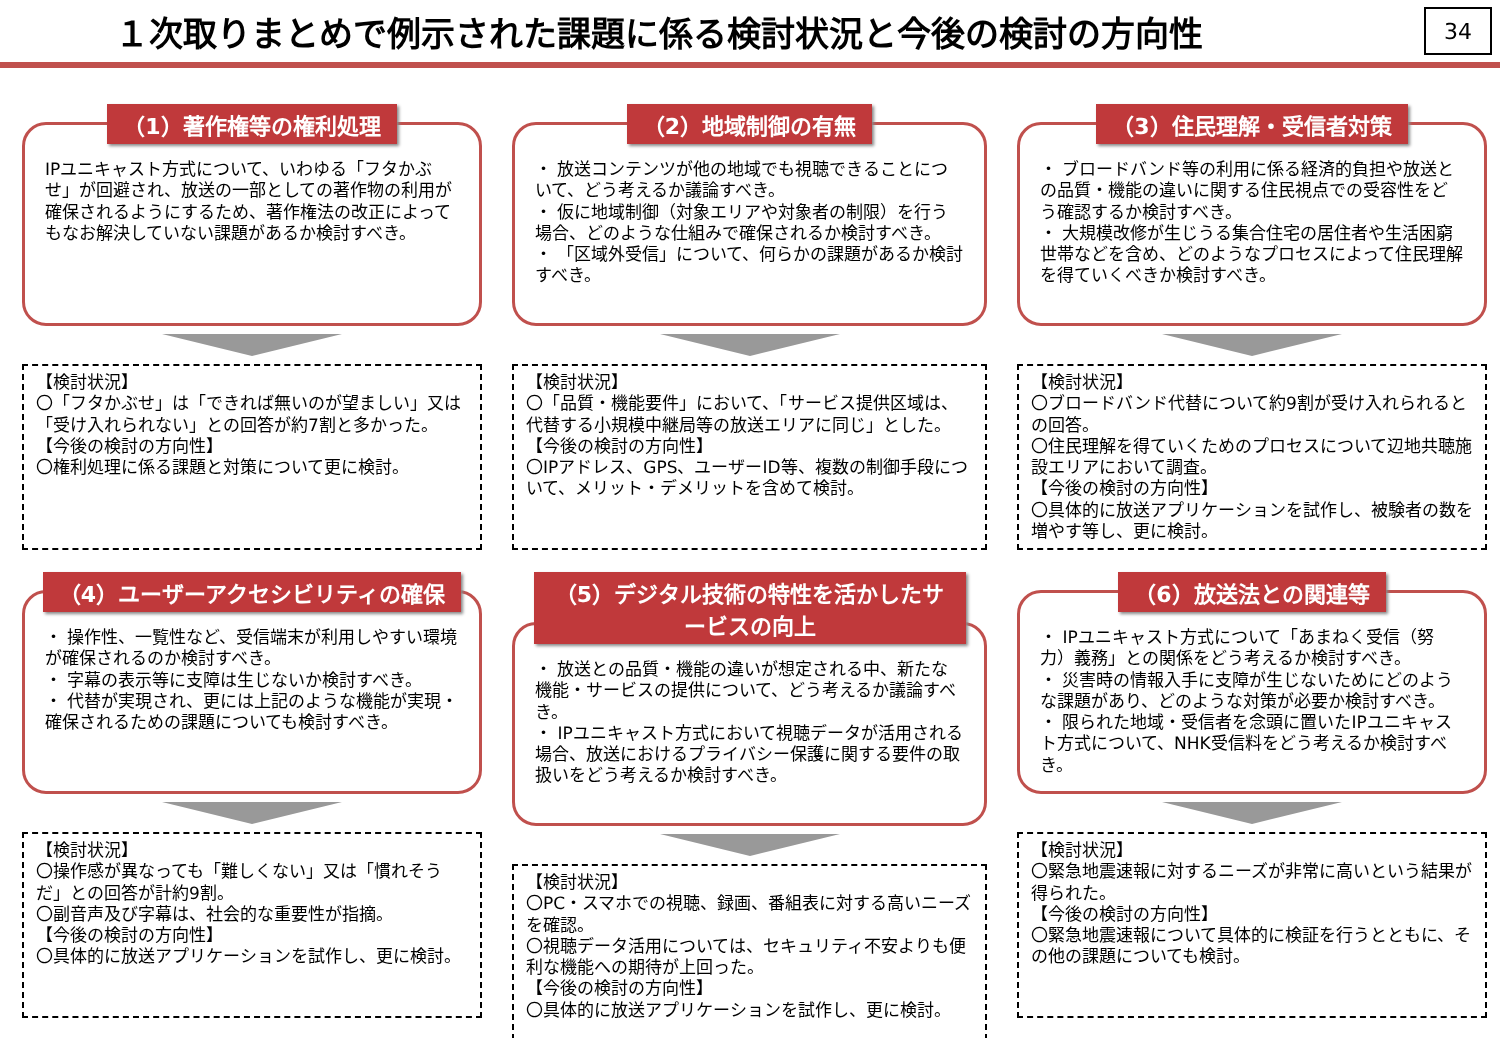１次取りまとめで例示された課題に係る検討状況と今後の検討の方向性
34
（1）著作権等の権利処理
IPユニキャスト方式について、いわゆる「フタかぶせ」が回避され、放送の一部としての著作物の利用が確保されるようにするため、著作権法の改正によってもなお解決していない課題があるか検討すべき。
【検討状況】
〇「フタかぶせ」は「できれば無いのが望ましい」又は「受け入れられない」との回答が約7割と多かった。
【今後の検討の方向性】
〇権利処理に係る課題と対策について更に検討。
（2）地域制御の有無
・ 放送コンテンツが他の地域でも視聴できることについて、どう考えるか議論すべき。
・ 仮に地域制御（対象エリアや対象者の制限）を行う場合、どのような仕組みで確保されるか検討すべき。
・ 「区域外受信」について、何らかの課題があるか検討すべき。
【検討状況】
〇「品質・機能要件」において、「サービス提供区域は、代替する小規模中継局等の放送エリアに同じ」とした。
【今後の検討の方向性】
〇IPアドレス、GPS、ユーザーID等、複数の制御手段について、メリット・デメリットを含めて検討。
（3）住民理解・受信者対策
・ ブロードバンド等の利用に係る経済的負担や放送との品質・機能の違いに関する住民視点での受容性をどう確認するか検討すべき。
・ 大規模改修が生じうる集合住宅の居住者や生活困窮世帯などを含め、どのようなプロセスによって住民理解を得ていくべきか検討すべき。
【検討状況】
〇ブロードバンド代替について約9割が受け入れられるとの回答。
〇住民理解を得ていくためのプロセスについて辺地共聴施設エリアにおいて調査。
【今後の検討の方向性】
〇具体的に放送アプリケーションを試作し、被験者の数を増やす等し、更に検討。
（4）ユーザーアクセシビリティの確保
・ 操作性、一覧性など、受信端末が利用しやすい環境が確保されるのか検討すべき。
・ 字幕の表示等に支障は生じないか検討すべき。
・ 代替が実現され、更には上記のような機能が実現・確保されるための課題についても検討すべき。
【検討状況】
〇操作感が異なっても「難しくない」又は「慣れそうだ」との回答が計約9割。
〇副音声及び字幕は、社会的な重要性が指摘。
【今後の検討の方向性】
〇具体的に放送アプリケーションを試作し、更に検討。
（5）デジタル技術の特性を活かしたサービスの向上
・ 放送との品質・機能の違いが想定される中、新たな機能・サービスの提供について、どう考えるか議論すべき。
・ IPユニキャスト方式において視聴データが活用される場合、放送におけるプライバシー保護に関する要件の取扱いをどう考えるか検討すべき。
【検討状況】
〇PC・スマホでの視聴、録画、番組表に対する高いニーズを確認。
〇視聴データ活用については、セキュリティ不安よりも便利な機能への期待が上回った。
【今後の検討の方向性】
〇具体的に放送アプリケーションを試作し、更に検討。
（6）放送法との関連等
・ IPユニキャスト方式について「あまねく受信（努力）義務」との関係をどう考えるか検討すべき。
・ 災害時の情報入手に支障が生じないためにどのような課題があり、どのような対策が必要か検討すべき。
・ 限られた地域・受信者を念頭に置いたIPユニキャスト方式について、NHK受信料をどう考えるか検討すべき。
【検討状況】
〇緊急地震速報に対するニーズが非常に高いという結果が得られた。
【今後の検討の方向性】
〇緊急地震速報について具体的に検証を行うとともに、その他の課題についても検討。